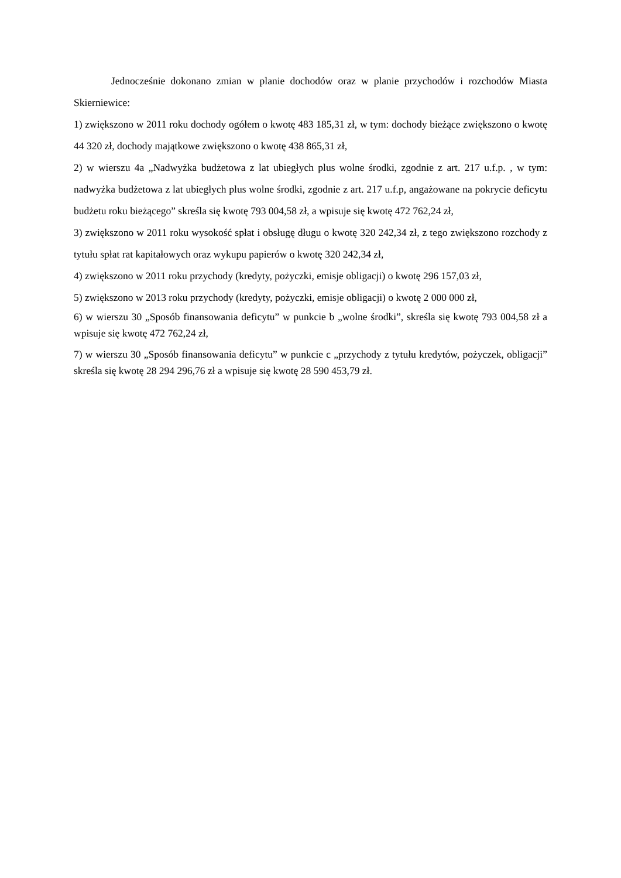Jednocześnie dokonano zmian w planie dochodów oraz w planie przychodów i rozchodów Miasta Skierniewice:
1) zwiększono w 2011 roku dochody ogółem o kwotę 483 185,31 zł, w tym: dochody bieżące zwiększono o kwotę 44 320 zł, dochody majątkowe zwiększono o kwotę 438 865,31 zł,
2) w wierszu 4a „Nadwyżka budżetowa z lat ubiegłych plus wolne środki, zgodnie z art. 217 u.f.p. , w tym: nadwyżka budżetowa z lat ubiegłych plus wolne środki, zgodnie z art. 217 u.f.p, angażowane na pokrycie deficytu budżetu roku bieżącego” skreśla się kwotę 793 004,58 zł, a wpisuje się kwotę 472 762,24 zł,
3) zwiększono w 2011 roku wysokość spłat i obsługę długu o kwotę 320 242,34 zł, z tego zwiększono rozchody z tytułu spłat rat kapitałowych oraz wykupu papierów o kwotę 320 242,34 zł,
4) zwiększono w 2011 roku przychody (kredyty, pożyczki, emisje obligacji) o kwotę 296 157,03 zł,
5) zwiększono w 2013 roku przychody (kredyty, pożyczki, emisje obligacji) o kwotę 2 000 000 zł,
6) w wierszu 30 „Sposób finansowania deficytu” w punkcie b „wolne środki”, skreśla się kwotę 793 004,58 zł a wpisuje się kwotę 472 762,24 zł,
7) w wierszu 30 „Sposób finansowania deficytu” w punkcie c „przychody z tytułu kredytów, pożyczek, obligacji” skreśla się kwotę 28 294 296,76 zł a wpisuje się kwotę 28 590 453,79 zł.